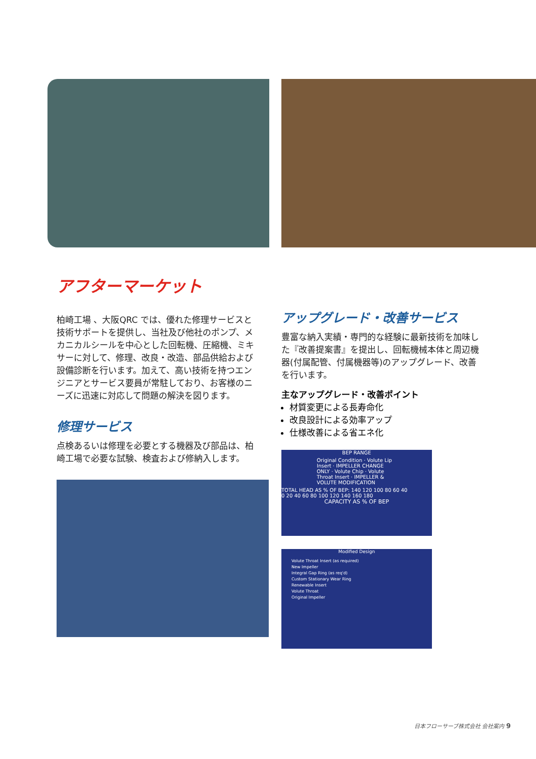アフターマーケット
柏崎工場 、大阪QRC では、優れた修理サービスと技術サポートを提供し、当社及び他社のポンプ、メカニカルシールを中心とした回転機、圧縮機、ミキサーに対して、修理、改良・改造、部品供給および設備診断を行います。加えて、高い技術を持つエンジニアとサービス要員が常駐しており、お客様のニーズに迅速に対応して問題の解決を図ります。
修理サービス
点検あるいは修理を必要とする機器及び部品は、柏崎工場で必要な試験、検査および修納入します。
アップグレード・改善サービス
豊富な納入実績・専門的な経験に最新技術を加味した『改善提案書』を提出し、回転機械本体と周辺機器(付属配管、付属機器等)のアップグレード、改善を行います。
主なアップグレード・改善ポイント
材質変更による長寿命化
改良設計による効率アップ
仕様改善による省エネ化
BEP RANGE
Original Condition · Volute Lip Insert · IMPELLER CHANGE ONLY · Volute Chip · Volute Throat Insert · IMPELLER & VOLUTE MODIFICATION
TOTAL HEAD AS % OF BEP: 140 120 100 80 60 40
0 20 40 60 80 100 120 140 160 180
CAPACITY AS % OF BEP
Modified Design
Volute Throat Insert (as required)
New Impeller
Integral Gap Ring (as req'd)
Custom Stationary Wear Ring
Renewable Insert
Volute Throat
Original Impeller
日本フローサーブ株式会社 会社案内 9